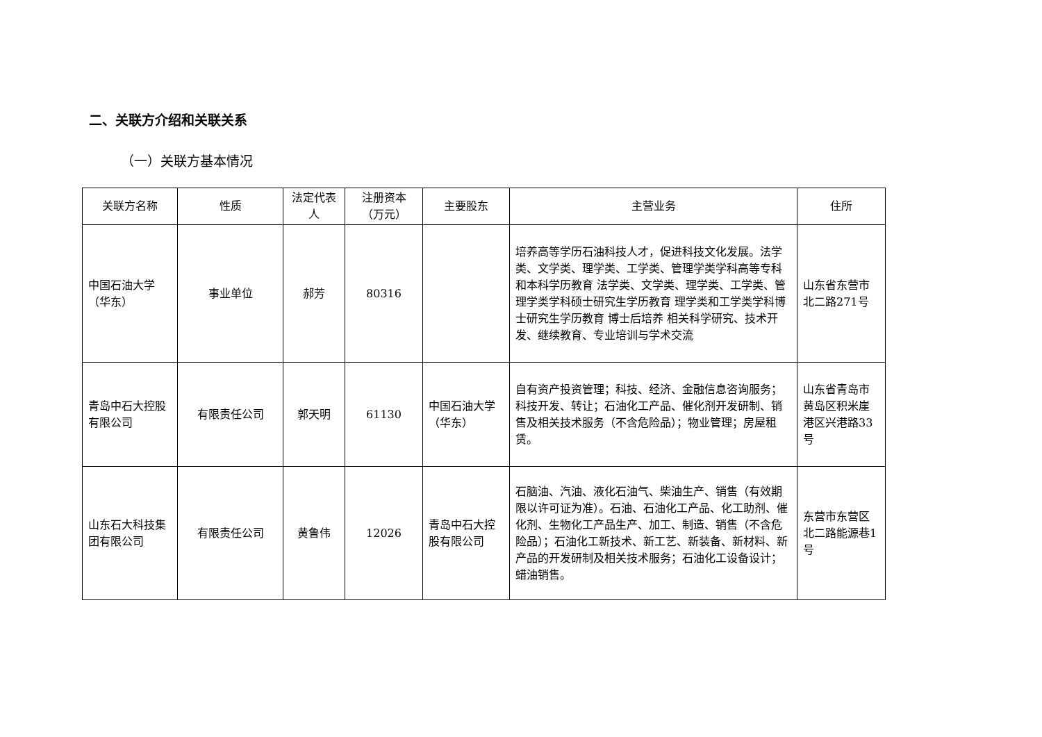二、关联方介绍和关联关系
（一）关联方基本情况
| 关联方名称 | 性质 | 法定代表人 | 注册资本（万元） | 主要股东 | 主营业务 | 住所 |
| --- | --- | --- | --- | --- | --- | --- |
| 中国石油大学（华东） | 事业单位 | 郝芳 | 80316 | | 培养高等学历石油科技人才，促进科技文化发展。法学类、文学类、理学类、工学类、管理学类学科高等专科和本科学历教育 法学类、文学类、理学类、工学类、管理学类学科硕士研究生学历教育 理学类和工学类学科博士研究生学历教育 博士后培养 相关科学研究、技术开发、继续教育、专业培训与学术交流 | 山东省东营市北二路271号 |
| 青岛中石大控股有限公司 | 有限责任公司 | 郭天明 | 61130 | 中国石油大学（华东） | 自有资产投资管理；科技、经济、金融信息咨询服务；科技开发、转让；石油化工产品、催化剂开发研制、销售及相关技术服务（不含危险品）；物业管理；房屋租赁。 | 山东省青岛市黄岛区积米崖港区兴港路33号 |
| 山东石大科技集团有限公司 | 有限责任公司 | 黄鲁伟 | 12026 | 青岛中石大控股有限公司 | 石脑油、汽油、液化石油气、柴油生产、销售（有效期限以许可证为准）。石油、石油化工产品、化工助剂、催化剂、生物化工产品生产、加工、制造、销售（不含危险品）；石油化工新技术、新工艺、新装备、新材料、新产品的开发研制及相关技术服务；石油化工设备设计；蜡油销售。 | 东营市东营区北二路能源巷1号 |